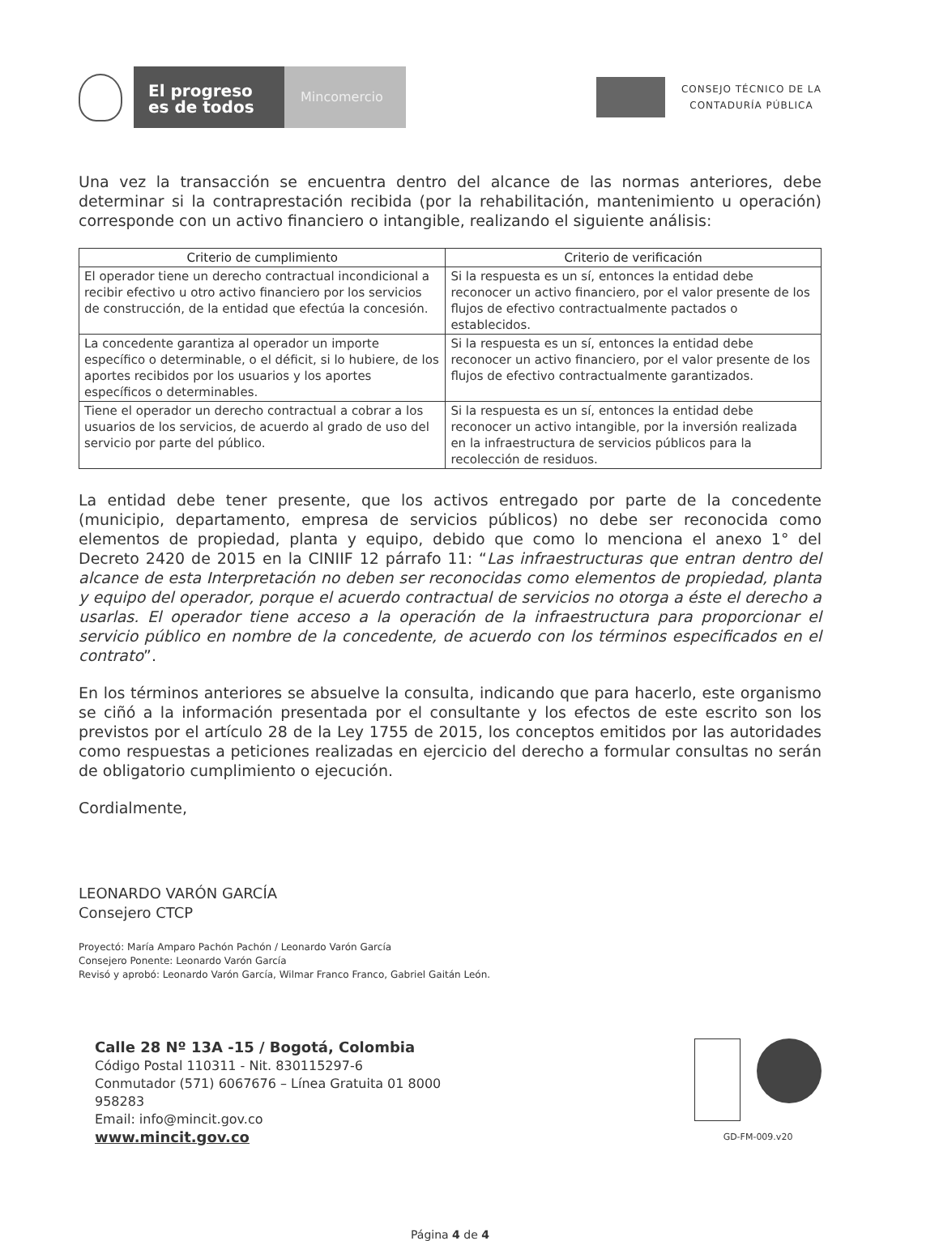El progreso es de todos
Mincomercio
CONSEJO TÉCNICO DE LA
CONTADURÍA PÚBLICA
Una vez la transacción se encuentra dentro del alcance de las normas anteriores, debe determinar si la contraprestación recibida (por la rehabilitación, mantenimiento u operación) corresponde con un activo financiero o intangible, realizando el siguiente análisis:
| Criterio de cumplimiento | Criterio de verificación |
| --- | --- |
| El operador tiene un derecho contractual incondicional a recibir efectivo u otro activo financiero por los servicios de construcción, de la entidad que efectúa la concesión. | Si la respuesta es un sí, entonces la entidad debe reconocer un activo financiero, por el valor presente de los flujos de efectivo contractualmente pactados o establecidos. |
| La concedente garantiza al operador un importe específico o determinable, o el déficit, si lo hubiere, de los aportes recibidos por los usuarios y los aportes específicos o determinables. | Si la respuesta es un sí, entonces la entidad debe reconocer un activo financiero, por el valor presente de los flujos de efectivo contractualmente garantizados. |
| Tiene el operador un derecho contractual a cobrar a los usuarios de los servicios, de acuerdo al grado de uso del servicio por parte del público. | Si la respuesta es un sí, entonces la entidad debe reconocer un activo intangible, por la inversión realizada en la infraestructura de servicios públicos para la recolección de residuos. |
La entidad debe tener presente, que los activos entregado por parte de la concedente (municipio, departamento, empresa de servicios públicos) no debe ser reconocida como elementos de propiedad, planta y equipo, debido que como lo menciona el anexo 1° del Decreto 2420 de 2015 en la CINIIF 12 párrafo 11: “Las infraestructuras que entran dentro del alcance de esta Interpretación no deben ser reconocidas como elementos de propiedad, planta y equipo del operador, porque el acuerdo contractual de servicios no otorga a éste el derecho a usarlas. El operador tiene acceso a la operación de la infraestructura para proporcionar el servicio público en nombre de la concedente, de acuerdo con los términos especificados en el contrato”.
En los términos anteriores se absuelve la consulta, indicando que para hacerlo, este organismo se ciñó a la información presentada por el consultante y los efectos de este escrito son los previstos por el artículo 28 de la Ley 1755 de 2015, los conceptos emitidos por las autoridades como respuestas a peticiones realizadas en ejercicio del derecho a formular consultas no serán de obligatorio cumplimiento o ejecución.
Cordialmente,
LEONARDO VARÓN GARCÍA
Consejero CTCP
Proyectó: María Amparo Pachón Pachón / Leonardo Varón García
Consejero Ponente: Leonardo Varón García
Revisó y aprobó: Leonardo Varón García, Wilmar Franco Franco, Gabriel Gaitán León.
Calle 28 Nº 13A -15 / Bogotá, Colombia
Código Postal 110311 - Nit. 830115297-6
Conmutador (571) 6067676 – Línea Gratuita 01 8000
958283
Email: info@mincit.gov.co
www.mincit.gov.co
GD-FM-009.v20
Página 4 de 4